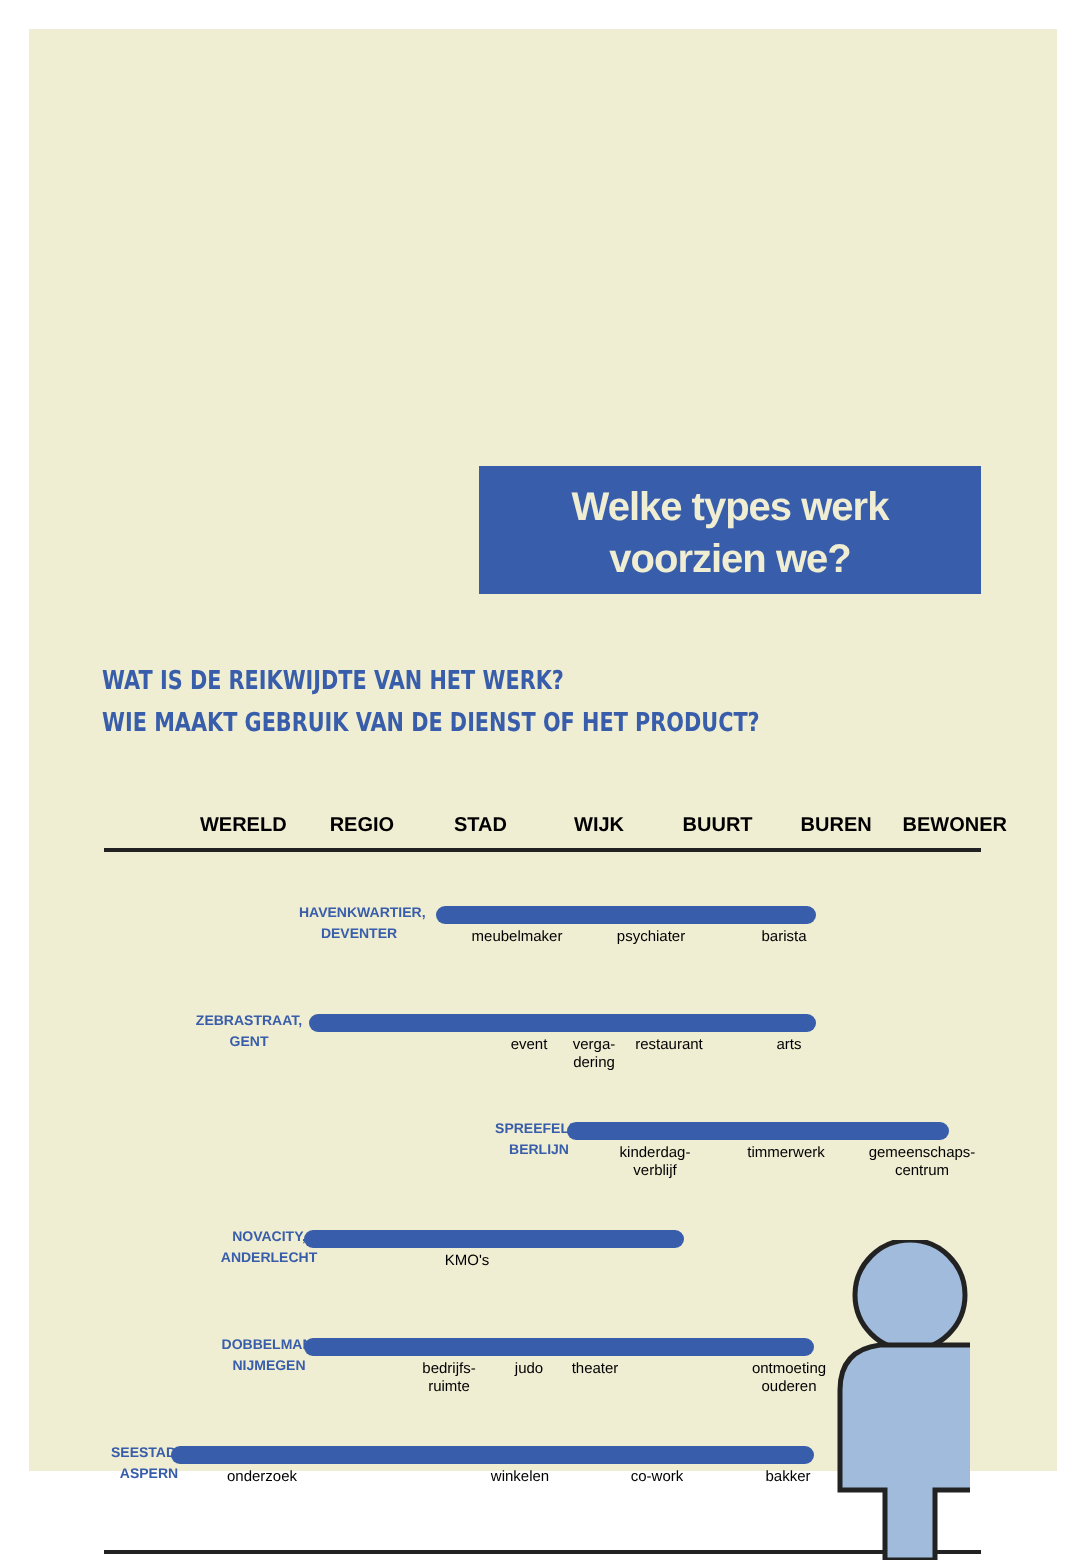Welke types werk
voorzien we?
WAT IS DE REIKWIJDTE VAN HET WERK?
WIE MAAKT GEBRUIK VAN DE DIENST OF HET PRODUCT?
WERELD REGIO STAD WIJK BUURT BUREN BEWONER
HAVENKWARTIER, DEVENTER
meubelmaker psychiater barista
ZEBRASTRAAT, GENT
event
verga-
dering
restaurant arts
SPREEFELD, BERLIJN
kinderdag-
verblijf
timmerwerk
gemeenschaps-
centrum
NOVACITY, ANDERLECHT
KMO's
DOBBELMAN, NIJMEGEN
bedrijfs-
ruimte
judo theater
ontmoeting
ouderen
SEESTADT, ASPERN
onderzoek winkelen co-work bakker